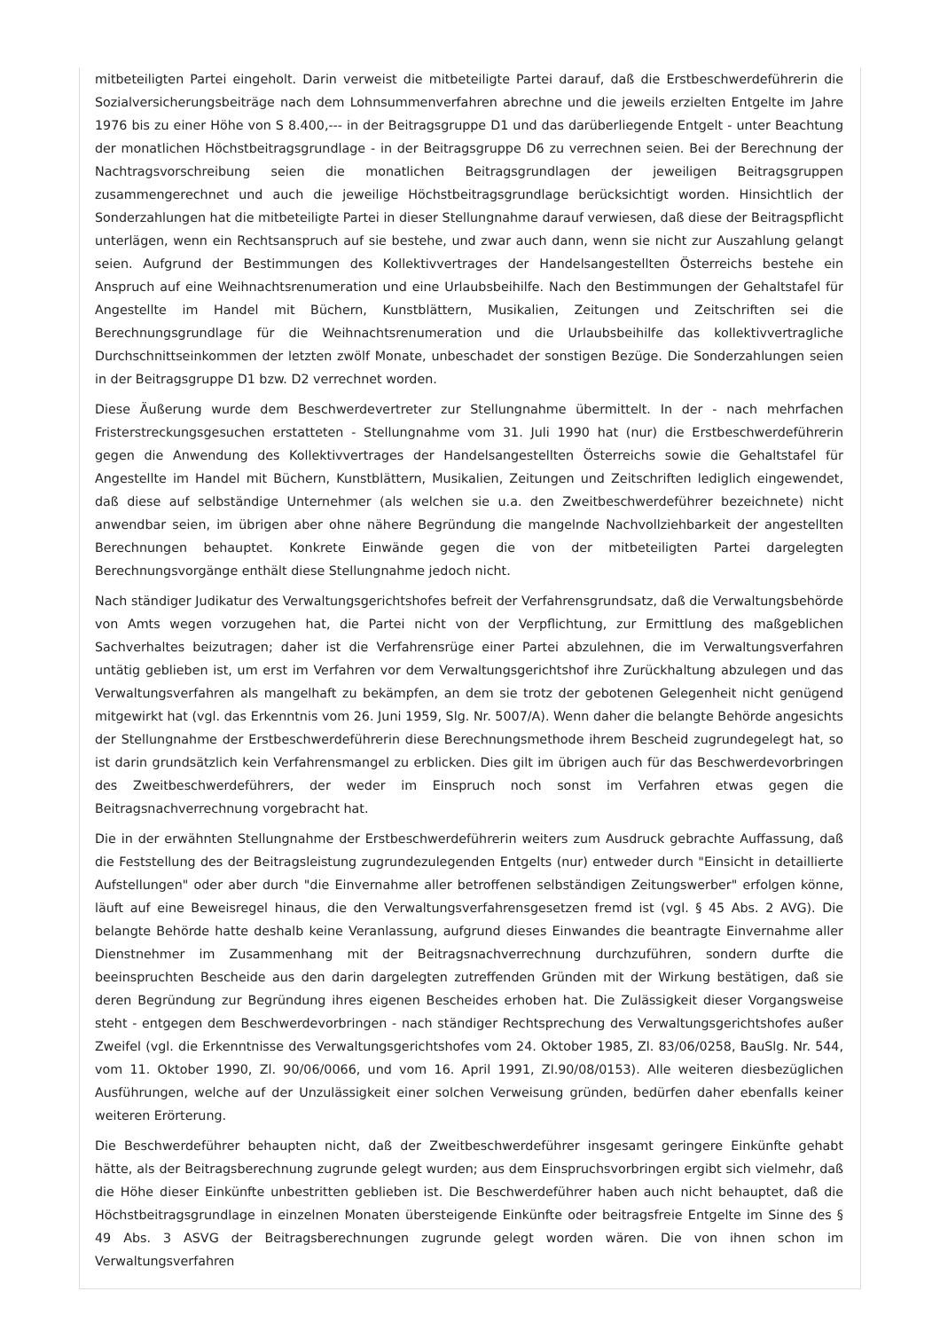mitbeteiligten Partei eingeholt. Darin verweist die mitbeteiligte Partei darauf, daß die Erstbeschwerdeführerin die Sozialversicherungsbeiträge nach dem Lohnsummenverfahren abrechne und die jeweils erzielten Entgelte im Jahre 1976 bis zu einer Höhe von S 8.400,--- in der Beitragsgruppe D1 und das darüberliegende Entgelt - unter Beachtung der monatlichen Höchstbeitragsgrundlage - in der Beitragsgruppe D6 zu verrechnen seien. Bei der Berechnung der Nachtragsvorschreibung seien die monatlichen Beitragsgrundlagen der jeweiligen Beitragsgruppen zusammengerechnet und auch die jeweilige Höchstbeitragsgrundlage berücksichtigt worden. Hinsichtlich der Sonderzahlungen hat die mitbeteiligte Partei in dieser Stellungnahme darauf verwiesen, daß diese der Beitragspflicht unterlägen, wenn ein Rechtsanspruch auf sie bestehe, und zwar auch dann, wenn sie nicht zur Auszahlung gelangt seien. Aufgrund der Bestimmungen des Kollektivvertrages der Handelsangestellten Österreichs bestehe ein Anspruch auf eine Weihnachtsrenumeration und eine Urlaubsbeihilfe. Nach den Bestimmungen der Gehaltstafel für Angestellte im Handel mit Büchern, Kunstblättern, Musikalien, Zeitungen und Zeitschriften sei die Berechnungsgrundlage für die Weihnachtsrenumeration und die Urlaubsbeihilfe das kollektivvertragliche Durchschnittseinkommen der letzten zwölf Monate, unbeschadet der sonstigen Bezüge. Die Sonderzahlungen seien in der Beitragsgruppe D1 bzw. D2 verrechnet worden.
Diese Äußerung wurde dem Beschwerdevertreter zur Stellungnahme übermittelt. In der - nach mehrfachen Fristerstreckungsgesuchen erstatteten - Stellungnahme vom 31. Juli 1990 hat (nur) die Erstbeschwerdeführerin gegen die Anwendung des Kollektivvertrages der Handelsangestellten Österreichs sowie die Gehaltstafel für Angestellte im Handel mit Büchern, Kunstblättern, Musikalien, Zeitungen und Zeitschriften lediglich eingewendet, daß diese auf selbständige Unternehmer (als welchen sie u.a. den Zweitbeschwerdeführer bezeichnete) nicht anwendbar seien, im übrigen aber ohne nähere Begründung die mangelnde Nachvollziehbarkeit der angestellten Berechnungen behauptet. Konkrete Einwände gegen die von der mitbeteiligten Partei dargelegten Berechnungsvorgänge enthält diese Stellungnahme jedoch nicht.
Nach ständiger Judikatur des Verwaltungsgerichtshofes befreit der Verfahrensgrundsatz, daß die Verwaltungsbehörde von Amts wegen vorzugehen hat, die Partei nicht von der Verpflichtung, zur Ermittlung des maßgeblichen Sachverhaltes beizutragen; daher ist die Verfahrensrüge einer Partei abzulehnen, die im Verwaltungsverfahren untätig geblieben ist, um erst im Verfahren vor dem Verwaltungsgerichtshof ihre Zurückhaltung abzulegen und das Verwaltungsverfahren als mangelhaft zu bekämpfen, an dem sie trotz der gebotenen Gelegenheit nicht genügend mitgewirkt hat (vgl. das Erkenntnis vom 26. Juni 1959, Slg. Nr. 5007/A). Wenn daher die belangte Behörde angesichts der Stellungnahme der Erstbeschwerdeführerin diese Berechnungsmethode ihrem Bescheid zugrundegelegt hat, so ist darin grundsätzlich kein Verfahrensmangel zu erblicken. Dies gilt im übrigen auch für das Beschwerdevorbringen des Zweitbeschwerdeführers, der weder im Einspruch noch sonst im Verfahren etwas gegen die Beitragsnachverrechnung vorgebracht hat.
Die in der erwähnten Stellungnahme der Erstbeschwerdeführerin weiters zum Ausdruck gebrachte Auffassung, daß die Feststellung des der Beitragsleistung zugrundezulegenden Entgelts (nur) entweder durch "Einsicht in detaillierte Aufstellungen" oder aber durch "die Einvernahme aller betroffenen selbständigen Zeitungswerber" erfolgen könne, läuft auf eine Beweisregel hinaus, die den Verwaltungsverfahrensgesetzen fremd ist (vgl. § 45 Abs. 2 AVG). Die belangte Behörde hatte deshalb keine Veranlassung, aufgrund dieses Einwandes die beantragte Einvernahme aller Dienstnehmer im Zusammenhang mit der Beitragsnachverrechnung durchzuführen, sondern durfte die beeinspruchten Bescheide aus den darin dargelegten zutreffenden Gründen mit der Wirkung bestätigen, daß sie deren Begründung zur Begründung ihres eigenen Bescheides erhoben hat. Die Zulässigkeit dieser Vorgangsweise steht - entgegen dem Beschwerdevorbringen - nach ständiger Rechtsprechung des Verwaltungsgerichtshofes außer Zweifel (vgl. die Erkenntnisse des Verwaltungsgerichtshofes vom 24. Oktober 1985, Zl. 83/06/0258, BauSlg. Nr. 544, vom 11. Oktober 1990, Zl. 90/06/0066, und vom 16. April 1991, Zl.90/08/0153). Alle weiteren diesbezüglichen Ausführungen, welche auf der Unzulässigkeit einer solchen Verweisung gründen, bedürfen daher ebenfalls keiner weiteren Erörterung.
Die Beschwerdeführer behaupten nicht, daß der Zweitbeschwerdeführer insgesamt geringere Einkünfte gehabt hätte, als der Beitragsberechnung zugrunde gelegt wurden; aus dem Einspruchsvorbringen ergibt sich vielmehr, daß die Höhe dieser Einkünfte unbestritten geblieben ist. Die Beschwerdeführer haben auch nicht behauptet, daß die Höchstbeitragsgrundlage in einzelnen Monaten übersteigende Einkünfte oder beitragsfreie Entgelte im Sinne des § 49 Abs. 3 ASVG der Beitragsberechnungen zugrunde gelegt worden wären. Die von ihnen schon im Verwaltungsverfahren